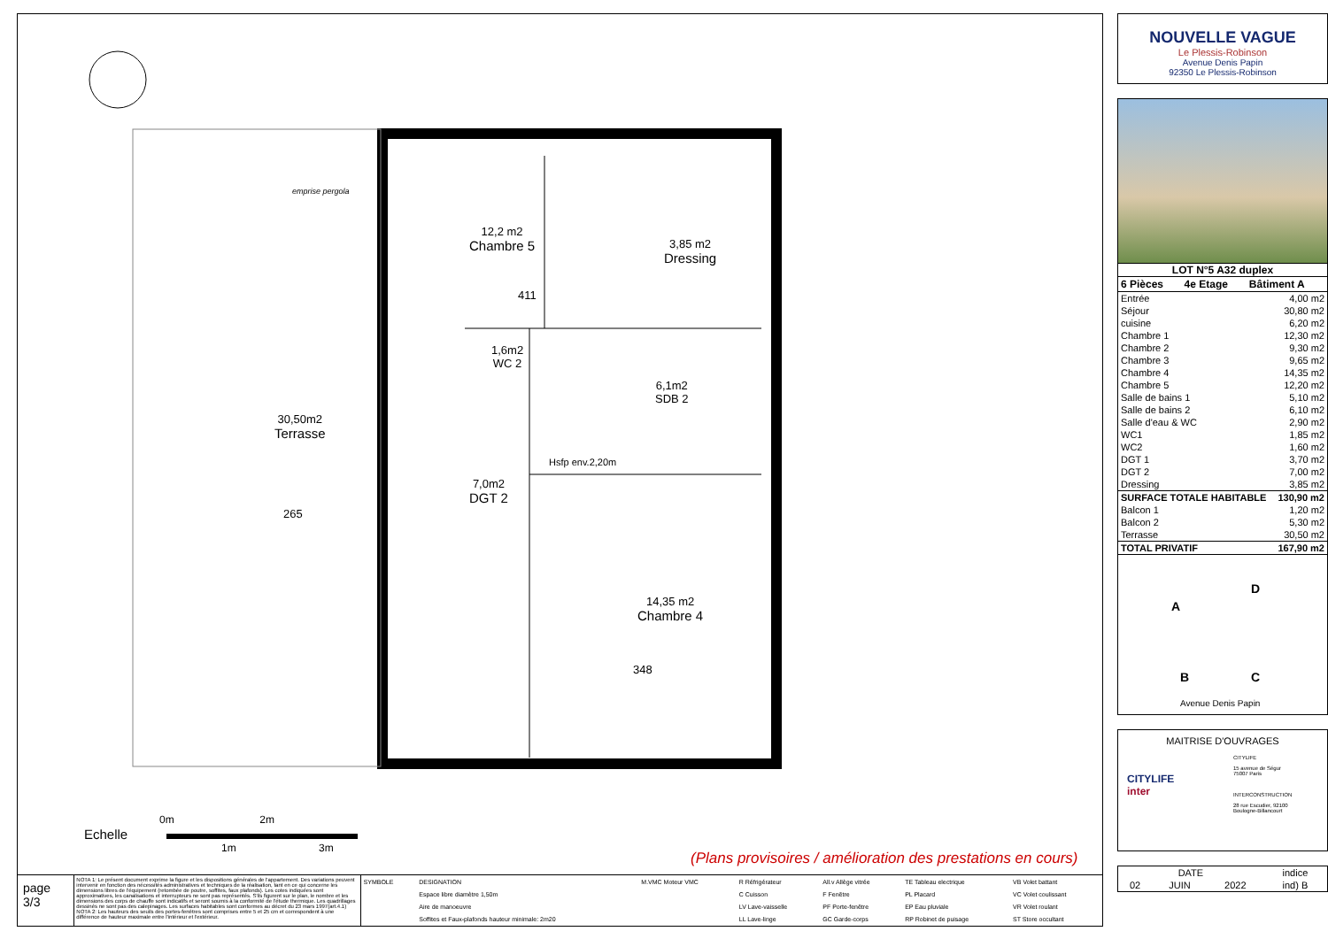12,2 m2
Chambre 5
3,85 m2
Dressing
1,6m2
WC 2
6,1m2
SDB 2
30,50m2
Terrasse
7,0m2
DGT 2
14,35 m2
Chambre 4
411
265
348
emprise pergola
Hsfp env.2,20m
Echelle
0m 2m
1m 3m
(Plans provisoires / amélioration des prestations en cours)
page 3/3
NOTA 1: Le présent document exprime la figure et les dispositions générales de l'appartement. Des variations peuvent intervenir en fonction des nécessités administratives et techniques de la réalisation, tant en ce qui concerne les dimensions libres de l'équipement (retombée de poutre, soffites, faux plafonds). Les cotes indiquées sont approximatives, les canalisations et interrupteurs ne sont pas représentés. S'ils figurent sur le plan, le nombre et les dimensions des corps de chauffe sont indicatifs et seront soumis à la conformité de l'étude thermique. Les quadrillages dessinés ne sont pas des calepinages. Les surfaces habitables sont conformes au décret du 23 mars 1997(art.4.1)
NOTA 2: Les hauteurs des seuils des portes-fenêtres sont comprises entre 5 et 25 cm et correspondent à une différence de hauteur maximale entre l'intérieur et l'extérieur.
| SYMBOLE | DESIGNATION | M.VMC Moteur VMC | R Réfrigérateur | All.v Allège vitrée | TE Tableau electrique | VB Volet battant |
| | Espace libre diamètre 1,50m | | C Cuisson | F Fenêtre | PL Placard | VC Volet coulissant |
| | Aire de manoeuvre | | LV Lave-vaisselle | PF Porte-fenêtre | EP Eau pluviale | VR Volet roulant |
| | Soffites et Faux-plafonds hauteur minimale: 2m20 | | LL Lave-linge | GC Garde-corps | RP Robinet de puisage | ST Store occultant |
NOUVELLE VAGUE
Le Plessis-Robinson
Avenue Denis Papin
92350 Le Plessis-Robinson
LOT N°5 A32 duplex
| 6 Pièces | 4e Etage | Bâtiment A |
| Entrée | 4,00 m2 |
| Séjour | 30,80 m2 |
| cuisine | 6,20 m2 |
| Chambre 1 | 12,30 m2 |
| Chambre 2 | 9,30 m2 |
| Chambre 3 | 9,65 m2 |
| Chambre 4 | 14,35 m2 |
| Chambre 5 | 12,20 m2 |
| Salle de bains 1 | 5,10 m2 |
| Salle de bains 2 | 6,10 m2 |
| Salle d'eau & WC | 2,90 m2 |
| WC1 | 1,85 m2 |
| WC2 | 1,60 m2 |
| DGT 1 | 3,70 m2 |
| DGT 2 | 7,00 m2 |
| Dressing | 3,85 m2 |
| SURFACE TOTALE HABITABLE | 130,90 m2 |
| Balcon 1 | 1,20 m2 |
| Balcon 2 | 5,30 m2 |
| Terrasse | 30,50 m2 |
| TOTAL PRIVATIF | 167,90 m2 |
A
D
B C
Avenue Denis Papin
MAITRISE D'OUVRAGES
CITYLIFE
inter
CITYLIFE
15 avenue de Ségur
75007 Paris
INTERCONSTRUCTION
28 rue Escudier, 92100
Boulogne-Billancourt
| DATE | | | indice |
| 02 | JUIN | 2022 | ind) B |